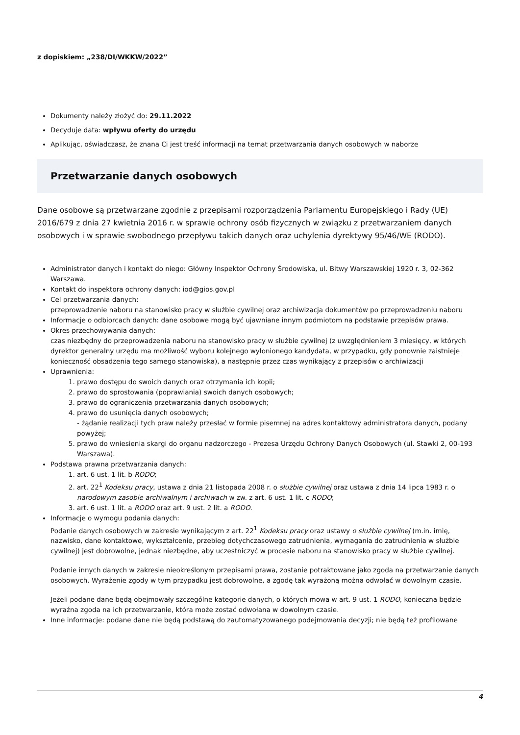z dopiskiem: „238/DI/WKKW/2022”
Dokumenty należy złożyć do: 29.11.2022
Decyduje data: wpływu oferty do urzędu
Aplikując, oświadczasz, że znana Ci jest treść informacji na temat przetwarzania danych osobowych w naborze
Przetwarzanie danych osobowych
Dane osobowe są przetwarzane zgodnie z przepisami rozporządzenia Parlamentu Europejskiego i Rady (UE) 2016/679 z dnia 27 kwietnia 2016 r. w sprawie ochrony osób fizycznych w związku z przetwarzaniem danych osobowych i w sprawie swobodnego przepływu takich danych oraz uchylenia dyrektywy 95/46/WE (RODO).
Administrator danych i kontakt do niego: Główny Inspektor Ochrony Środowiska, ul. Bitwy Warszawskiej 1920 r. 3, 02-362 Warszawa.
Kontakt do inspektora ochrony danych: iod@gios.gov.pl
Cel przetwarzania danych:
przeprowadzenie naboru na stanowisko pracy w służbie cywilnej oraz archiwizacja dokumentów po przeprowadzeniu naboru
Informacje o odbiorcach danych: dane osobowe mogą być ujawniane innym podmiotom na podstawie przepisów prawa.
Okres przechowywania danych:
czas niezbędny do przeprowadzenia naboru na stanowisko pracy w służbie cywilnej (z uwzględnieniem 3 miesięcy, w których dyrektor generalny urzędu ma możliwość wyboru kolejnego wyłonionego kandydata, w przypadku, gdy ponownie zaistnieje konieczność obsadzenia tego samego stanowiska), a następnie przez czas wynikający z przepisów o archiwizacji
Uprawnienia:
1. prawo dostępu do swoich danych oraz otrzymania ich kopii;
2. prawo do sprostowania (poprawiania) swoich danych osobowych;
3. prawo do ograniczenia przetwarzania danych osobowych;
4. prawo do usunięcia danych osobowych;
- żądanie realizacji tych praw należy przesłać w formie pisemnej na adres kontaktowy administratora danych, podany powyżej;
5. prawo do wniesienia skargi do organu nadzorczego - Prezesa Urzędu Ochrony Danych Osobowych (ul. Stawki 2, 00-193 Warszawa).
Podstawa prawna przetwarzania danych:
1. art. 6 ust. 1 lit. b RODO;
2. art. 22<sup>1</sup> Kodeksu pracy, ustawa z dnia 21 listopada 2008 r. o służbie cywilnej oraz ustawa z dnia 14 lipca 1983 r. o narodowym zasobie archiwalnym i archiwach w zw. z art. 6 ust. 1 lit. c RODO;
3. art. 6 ust. 1 lit. a RODO oraz art. 9 ust. 2 lit. a RODO.
Informacje o wymogu podania danych:
Podanie danych osobowych w zakresie wynikającym z art. 22<sup>1</sup> Kodeksu pracy oraz ustawy o służbie cywilnej (m.in. imię, nazwisko, dane kontaktowe, wykształcenie, przebieg dotychczasowego zatrudnienia, wymagania do zatrudnienia w służbie cywilnej) jest dobrowolne, jednak niezbędne, aby uczestniczyć w procesie naboru na stanowisko pracy w służbie cywilnej.
Podanie innych danych w zakresie nieokreślonym przepisami prawa, zostanie potraktowane jako zgoda na przetwarzanie danych osobowych. Wyrażenie zgody w tym przypadku jest dobrowolne, a zgodę tak wyrażoną można odwołać w dowolnym czasie.
Jeżeli podane dane będą obejmowały szczególne kategorie danych, o których mowa w art. 9 ust. 1 RODO, konieczna będzie wyraźna zgoda na ich przetwarzanie, która może zostać odwołana w dowolnym czasie.
Inne informacje: podane dane nie będą podstawą do zautomatyzowanego podejmowania decyzji; nie będą też profilowane
4